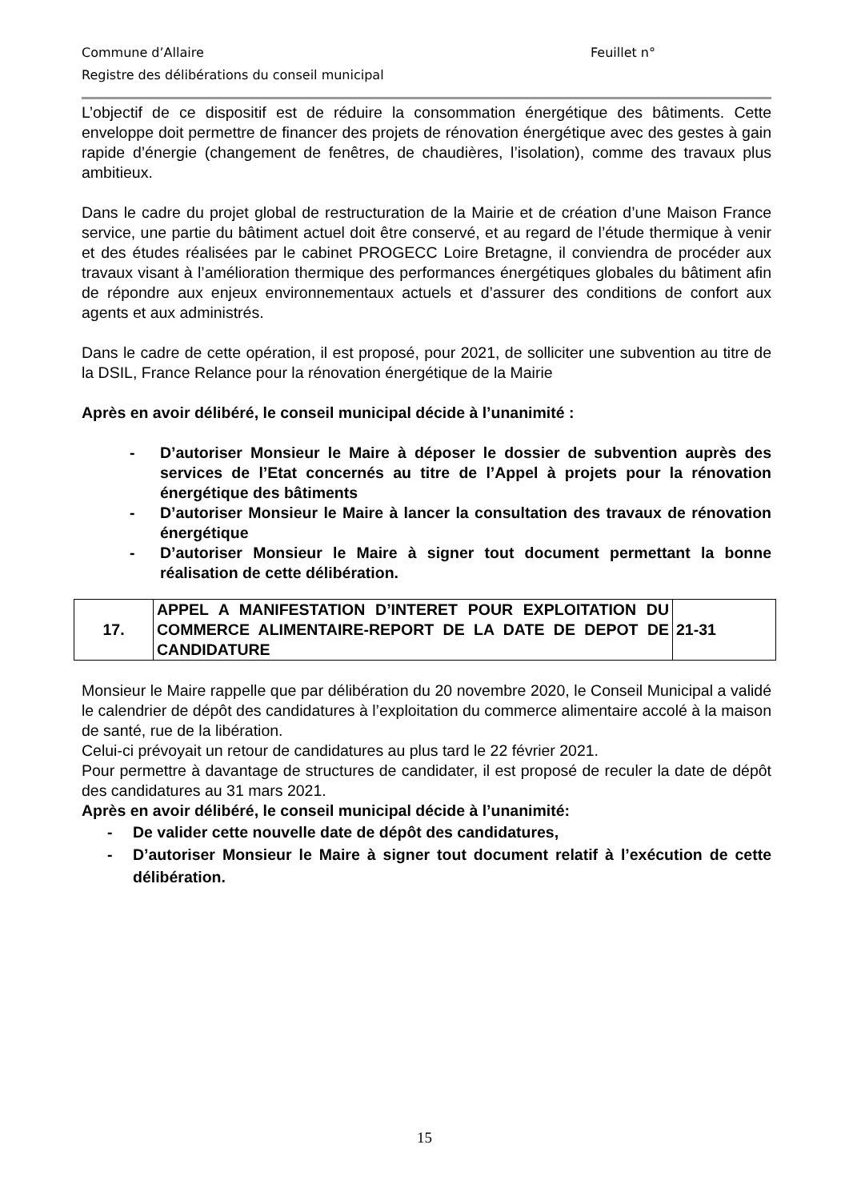Commune d’Allaire Feuillet n°
Registre des délibérations du conseil municipal
L’objectif de ce dispositif est de réduire la consommation énergétique des bâtiments. Cette enveloppe doit permettre de financer des projets de rénovation énergétique avec des gestes à gain rapide d’énergie (changement de fenêtres, de chaudières, l’isolation), comme des travaux plus ambitieux.
Dans le cadre du projet global de restructuration de la Mairie et de création d’une Maison France service, une partie du bâtiment actuel doit être conservé, et au regard de l’étude thermique à venir et des études réalisées par le cabinet PROGECC Loire Bretagne, il conviendra de procéder aux travaux visant à l’amélioration thermique des performances énergétiques globales du bâtiment afin de répondre aux enjeux environnementaux actuels et d’assurer des conditions de confort aux agents et aux administrés.
Dans le cadre de cette opération, il est proposé, pour 2021, de solliciter une subvention au titre de la DSIL, France Relance pour la rénovation énergétique de la Mairie
Après en avoir délibéré, le conseil municipal décide à l’unanimité :
- D’autoriser Monsieur le Maire à déposer le dossier de subvention auprès des services de l’Etat concernés au titre de l’Appel à projets pour la rénovation énergétique des bâtiments
- D’autoriser Monsieur le Maire à lancer la consultation des travaux de rénovation énergétique
- D’autoriser Monsieur le Maire à signer tout document permettant la bonne réalisation de cette délibération.
| 17. | APPEL A MANIFESTATION D’INTERET POUR EXPLOITATION DU COMMERCE ALIMENTAIRE-REPORT DE LA DATE DE DEPOT DE CANDIDATURE | 21-31 |
Monsieur le Maire rappelle que par délibération du 20 novembre 2020, le Conseil Municipal a validé le calendrier de dépôt des candidatures à l’exploitation du commerce alimentaire accolé à la maison de santé, rue de la libération.
Celui-ci prévoyait un retour de candidatures au plus tard le 22 février 2021.
Pour permettre à davantage de structures de candidater, il est proposé de reculer la date de dépôt des candidatures au 31 mars 2021.
Après en avoir délibéré, le conseil municipal décide à l’unanimité:
- De valider cette nouvelle date de dépôt des candidatures,
- D’autoriser Monsieur le Maire à signer tout document relatif à l’exécution de cette délibération.
15